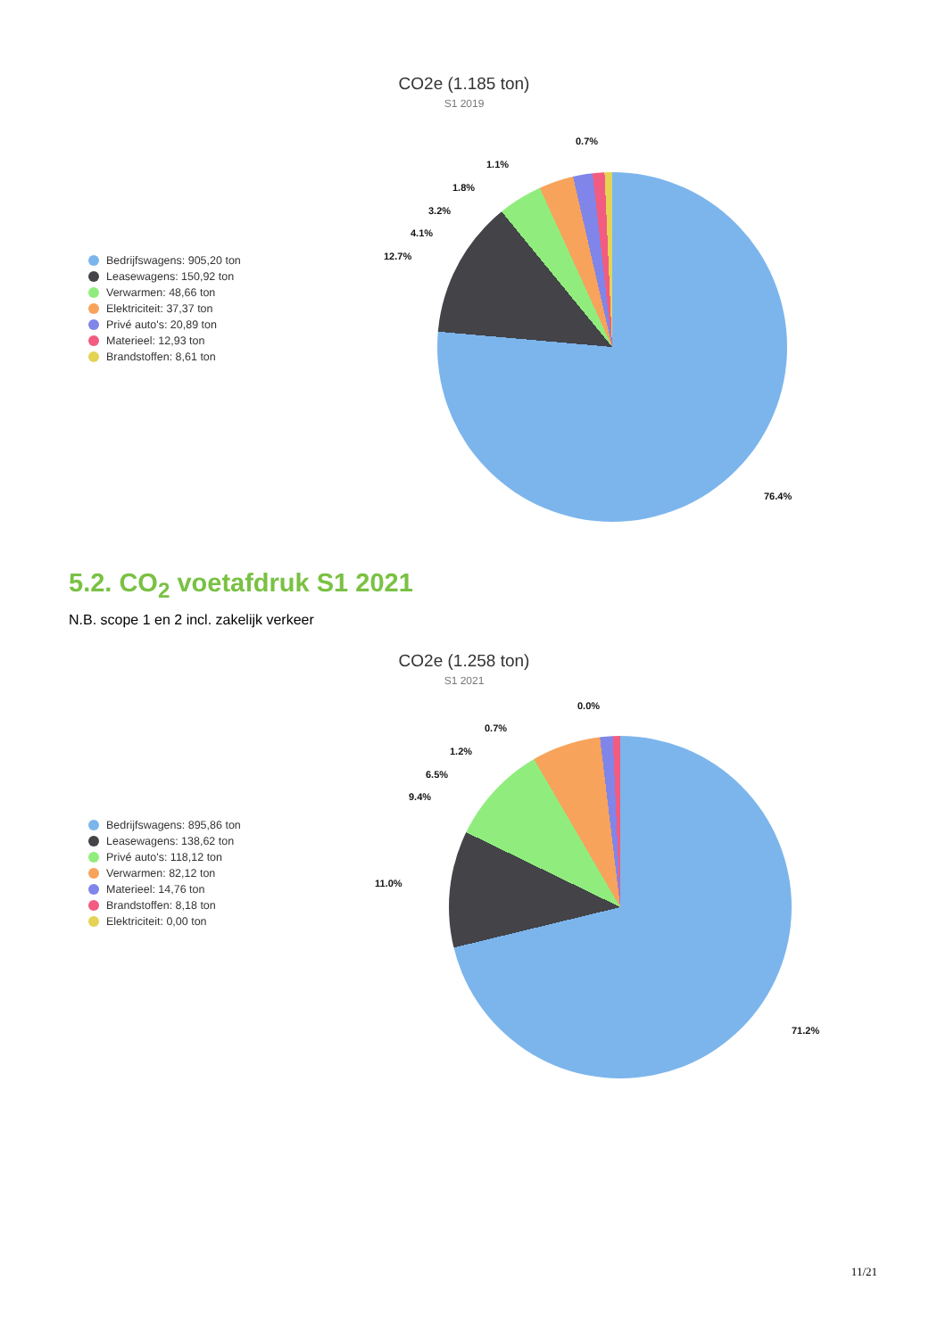CO2e (1.185 ton)
S1 2019
Bedrijfswagens: 905,20 ton
Leasewagens: 150,92 ton
Verwarmen: 48,66 ton
Elektriciteit: 37,37 ton
Privé auto's: 20,89 ton
Materieel: 12,93 ton
Brandstoffen: 8,61 ton
0.7%
1.1%
1.8%
3.2%
4.1%
12.7%
76.4%
5.2. CO<sub>2</sub> voetafdruk S1 2021
N.B. scope 1 en 2 incl. zakelijk verkeer
CO2e (1.258 ton)
S1 2021
Bedrijfswagens: 895,86 ton
Leasewagens: 138,62 ton
Privé auto's: 118,12 ton
Verwarmen: 82,12 ton
Materieel: 14,76 ton
Brandstoffen: 8,18 ton
Elektriciteit: 0,00 ton
0.0%
0.7%
1.2%
6.5%
9.4%
11.0%
71.2%
11/21